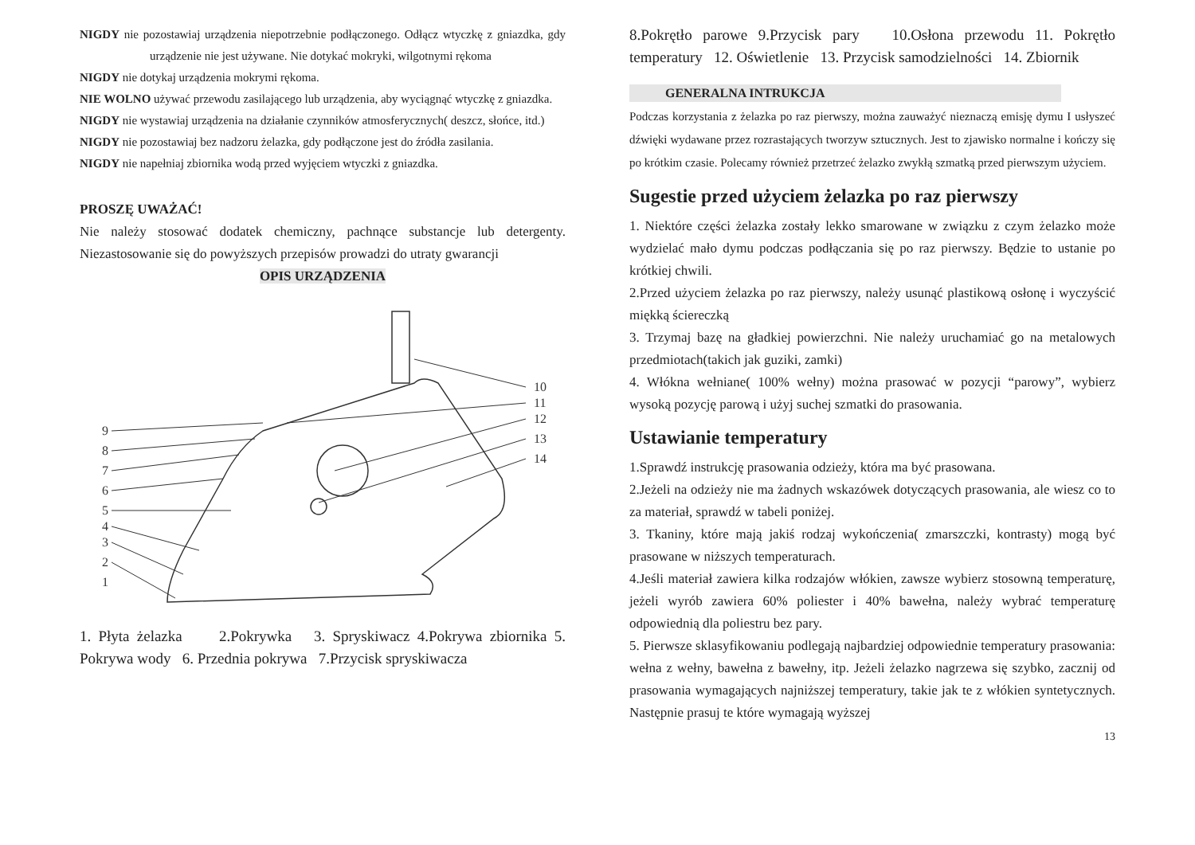NIGDY nie pozostawiaj urządzenia niepotrzebnie podłączonego. Odłącz wtyczkę z gniazdka, gdy urządzenie nie jest używane. Nie dotykać mokryki, wilgotnymi rękoma
NIGDY nie dotykaj urządzenia mokrymi rękoma.
NIE WOLNO używać przewodu zasilającego lub urządzenia, aby wyciągnąć wtyczkę z gniazdka.
NIGDY nie wystawiaj urządzenia na działanie czynników atmosferycznych( deszcz, słońce, itd.)
NIGDY nie pozostawiaj bez nadzoru żelazka, gdy podłączone jest do źródła zasilania.
NIGDY nie napełniaj zbiornika wodą przed wyjęciem wtyczki z gniazdka.
PROSZĘ UWAŻAĆ!
Nie należy stosować dodatek chemiczny, pachnące substancje lub detergenty. Niezastosowanie się do powyższych przepisów prowadzi do utraty gwarancji
OPIS URZĄDZENIA
9
8
7
6
5
4
3
2
1
10
11
12
13
14
1. Płyta żelazka 2.Pokrywka 3. Spryskiwacz 4.Pokrywa zbiornika 5. Pokrywa wody 6. Przednia pokrywa 7.Przycisk spryskiwacza
8.Pokrętło parowe 9.Przycisk pary 10.Osłona przewodu 11. Pokrętło temperatury 12. Oświetlenie 13. Przycisk samodzielności 14. Zbiornik
GENERALNA INTRUKCJA
Podczas korzystania z żelazka po raz pierwszy, można zauważyć nieznaczą emisję dymu I usłyszeć dźwięki wydawane przez rozrastających tworzyw sztucznych. Jest to zjawisko normalne i kończy się po krótkim czasie. Polecamy również przetrzeć żelazko zwykłą szmatką przed pierwszym użyciem.
Sugestie przed użyciem żelazka po raz pierwszy
1. Niektóre części żelazka zostały lekko smarowane w związku z czym żelazko może wydzielać mało dymu podczas podłączania się po raz pierwszy. Będzie to ustanie po krótkiej chwili.
2.Przed użyciem żelazka po raz pierwszy, należy usunąć plastikową osłonę i wyczyścić miękką ściereczką
3. Trzymaj bazę na gładkiej powierzchni. Nie należy uruchamiać go na metalowych przedmiotach(takich jak guziki, zamki)
4. Włókna wełniane( 100% wełny) można prasować w pozycji “parowy”, wybierz wysoką pozycję parową i użyj suchej szmatki do prasowania.
Ustawianie temperatury
1.Sprawdź instrukcję prasowania odzieży, która ma być prasowana.
2.Jeżeli na odzieży nie ma żadnych wskazówek dotyczących prasowania, ale wiesz co to za materiał, sprawdź w tabeli poniżej.
3. Tkaniny, które mają jakiś rodzaj wykończenia( zmarszczki, kontrasty) mogą być prasowane w niższych temperaturach.
4.Jeśli materiał zawiera kilka rodzajów włókien, zawsze wybierz stosowną temperaturę, jeżeli wyrób zawiera 60% poliester i 40% bawełna, należy wybrać temperaturę odpowiednią dla poliestru bez pary.
5. Pierwsze sklasyfikowaniu podlegają najbardziej odpowiednie temperatury prasowania: wełna z wełny, bawełna z bawełny, itp. Jeżeli żelazko nagrzewa się szybko, zacznij od prasowania wymagających najniższej temperatury, takie jak te z włókien syntetycznych. Następnie prasuj te które wymagają wyższej
13